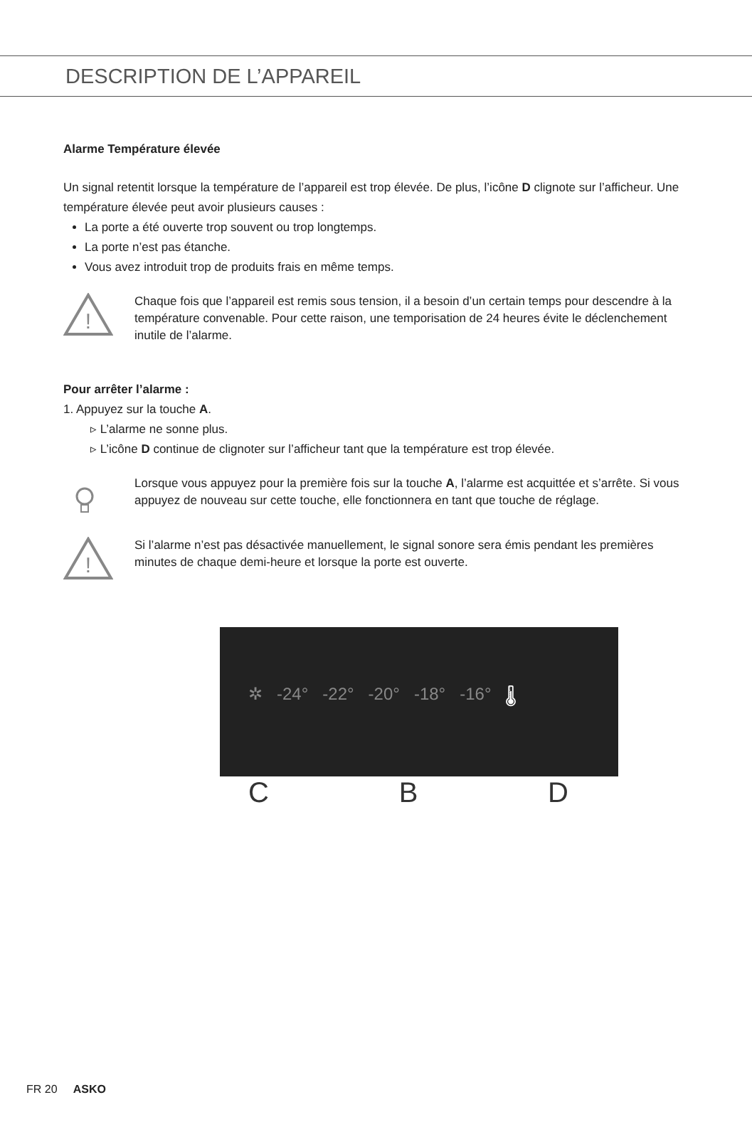DESCRIPTION DE L’APPAREIL
Alarme Température élevée
Un signal retentit lorsque la température de l’appareil est trop élevée. De plus, l’icône D clignote sur l’afficheur. Une température élevée peut avoir plusieurs causes :
La porte a été ouverte trop souvent ou trop longtemps.
La porte n’est pas étanche.
Vous avez introduit trop de produits frais en même temps.
!
Chaque fois que l’appareil est remis sous tension, il a besoin d’un certain temps pour descendre à la température convenable. Pour cette raison, une temporisation de 24 heures évite le déclenchement inutile de l’alarme.
Pour arrêter l’alarme :
1. Appuyez sur la touche A.
▹ L’alarme ne sonne plus.
▹ L’icône D continue de clignoter sur l’afficheur tant que la température est trop élevée.
Lorsque vous appuyez pour la première fois sur la touche A, l’alarme est acquittée et s’arrête. Si vous appuyez de nouveau sur cette touche, elle fonctionnera en tant que touche de réglage.
!
Si l’alarme n’est pas désactivée manuellement, le signal sonore sera émis pendant les premières minutes de chaque demi-heure et lorsque la porte est ouverte.
✲ -24° -22° -20° -18° -16° 🌡
C B D
FR 20 ASKO